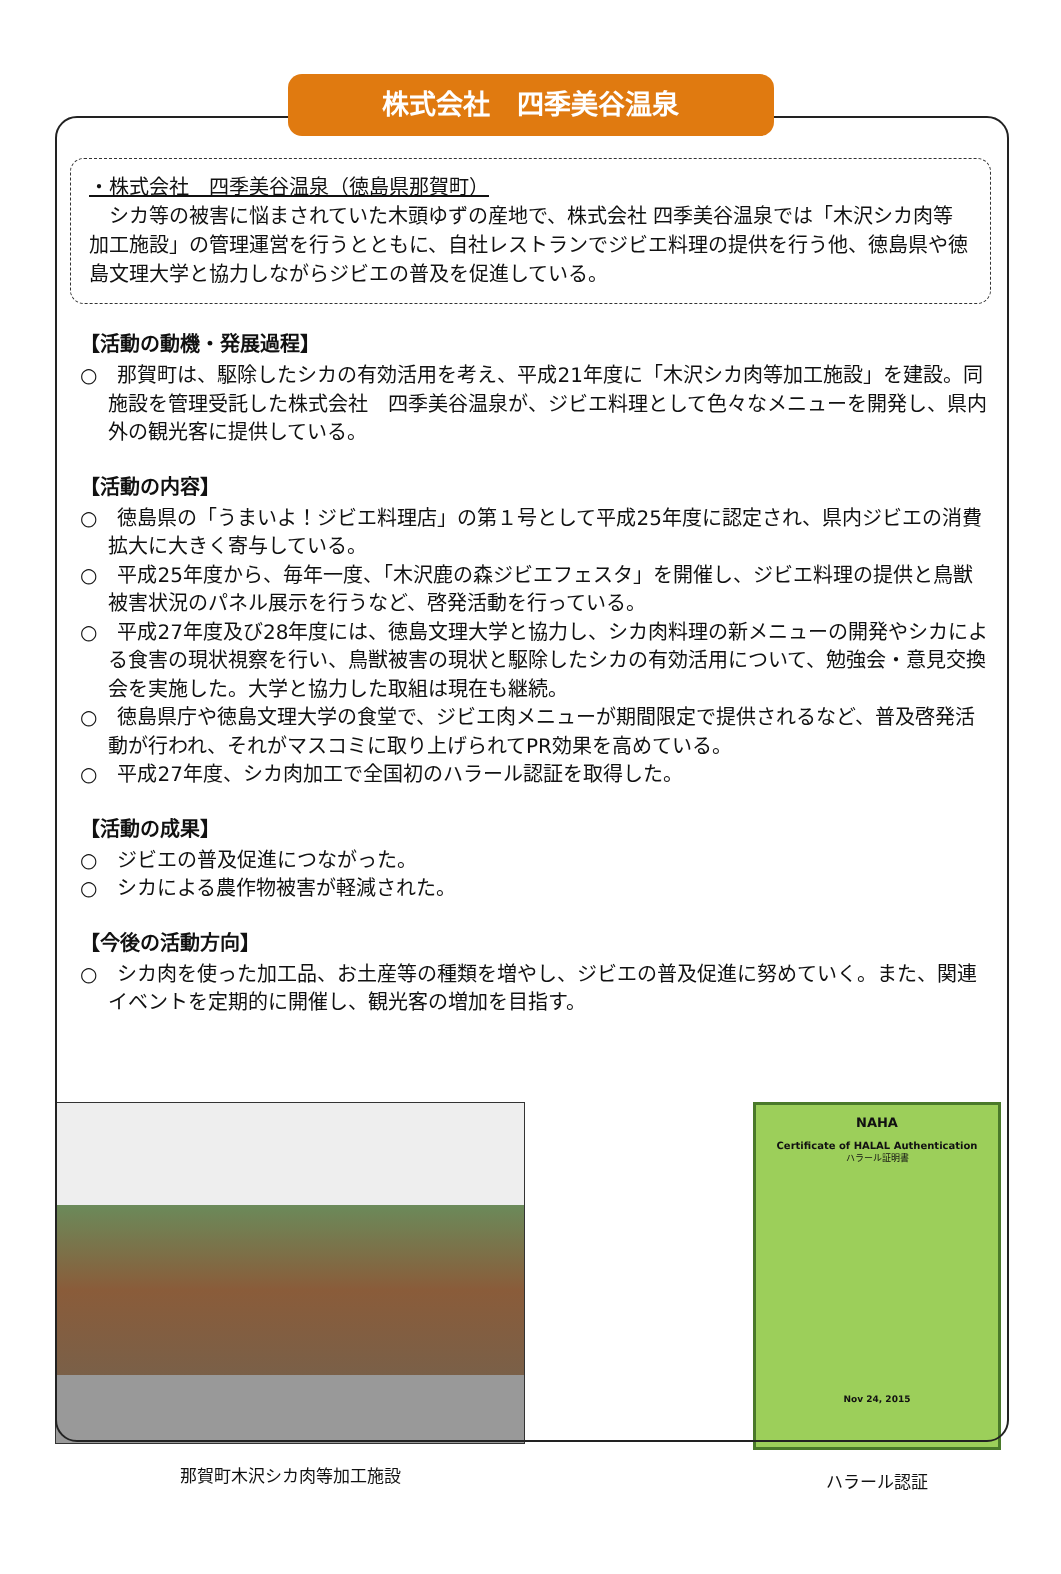株式会社　四季美谷温泉
・株式会社　四季美谷温泉（徳島県那賀町）
　シカ等の被害に悩まされていた木頭ゆずの産地で、株式会社 四季美谷温泉では「木沢シカ肉等加工施設」の管理運営を行うとともに、自社レストランでジビエ料理の提供を行う他、徳島県や徳島文理大学と協力しながらジビエの普及を促進している。
【活動の動機・発展過程】
○　那賀町は、駆除したシカの有効活用を考え、平成21年度に「木沢シカ肉等加工施設」を建設。同施設を管理受託した株式会社　四季美谷温泉が、ジビエ料理として色々なメニューを開発し、県内外の観光客に提供している。
【活動の内容】
○　徳島県の「うまいよ！ジビエ料理店」の第１号として平成25年度に認定され、県内ジビエの消費拡大に大きく寄与している。
○　平成25年度から、毎年一度、「木沢鹿の森ジビエフェスタ」を開催し、ジビエ料理の提供と鳥獣被害状況のパネル展示を行うなど、啓発活動を行っている。
○　平成27年度及び28年度には、徳島文理大学と協力し、シカ肉料理の新メニューの開発やシカによる食害の現状視察を行い、鳥獣被害の現状と駆除したシカの有効活用について、勉強会・意見交換会を実施した。大学と協力した取組は現在も継続。
○　徳島県庁や徳島文理大学の食堂で、ジビエ肉メニューが期間限定で提供されるなど、普及啓発活動が行われ、それがマスコミに取り上げられてPR効果を高めている。
○　平成27年度、シカ肉加工で全国初のハラール認証を取得した。
【活動の成果】
○　ジビエの普及促進につながった。
○　シカによる農作物被害が軽減された。
【今後の活動方向】
○　シカ肉を使った加工品、お土産等の種類を増やし、ジビエの普及促進に努めていく。また、関連イベントを定期的に開催し、観光客の増加を目指す。
那賀町木沢シカ肉等加工施設
NAHA
Certificate of HALAL Authentication
ハラール証明書
Nov 24, 2015
ハラール認証